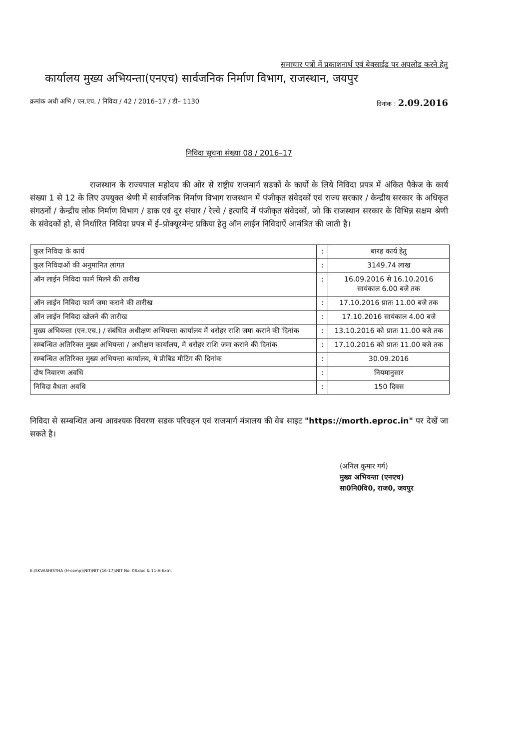समाचार पत्रों में प्रकाशनार्थ एवं बेवसाईड पर अपलोड करने हेतु
कार्यालय मुख्य अभियन्ता(एनएच) सार्वजनिक निर्माण विभाग, राजस्थान, जयपुर
क्रमांक अधी अभि / एन.एच. / निविदा / 42 / 2016–17 / डी– 1130 दिनांक : 2.09.2016
निविदा सूचना संख्या 08 / 2016–17
राजस्थान के राज्यपाल महोदय की ओर से राष्ट्रीय राजमार्ग सडकों के कार्यो के लिये निविदा प्रपत्र में अंकित पैकेज के कार्य संख्या 1 से 12 के लिए उपयुक्त श्रेणी में सार्वजनिक निर्माण विभाग राजस्थान में पंजीकृत संवेदकों एवं राज्य सरकार / केन्द्रीय सरकार के अधिकृत संगठनों / केन्द्रीय लोक निर्माण विभाग / डाक एवं दूर संचार / रेल्वे / इत्यादि में पंजीकृत संवेदकों, जो कि राजस्थान सरकार के विभिन्न सक्षम श्रेणी के संवेदकों हो, से निर्धारित निविदा प्रपत्र में ई–प्रोक्यूरमेन्ट प्रकिया हेतु ऑन लाईन निविदाऐं आमंत्रित की जाती है।
| कुल निविदा के कार्य | : | बारह कार्य हेतु |
| कुल निविदाओं की अनुमानित लागत | : | 3149.74 लाख |
| ऑन लाईन निविदा फार्म मिलने की तारीख | : | 16.09.2016 से 16.10.2016 सायंकाल 6.00 बजे तक |
| ऑन लाईन निविदा फार्म जमा कराने की तारीख | : | 17.10.2016 प्रातः 11.00 बजे तक |
| ऑन लाईन निविदा खोलने की तारीख | : | 17.10.2016 सायंकाल 4.00 बजे |
| मुख्य अभियन्ता (एन.एच.) / संबंधित अधीक्षण अभियन्ता कार्यालय में धरोहर राशि जमा कराने की दिनांक | : | 13.10.2016 को प्रातः 11.00 बजे तक |
| सम्बन्धित अतिरिक्त मुख्य अभियन्ता / अधीक्षण कार्यालय, मे धरोहर राशि जमा कराने की दिनांक | : | 17.10.2016 को प्रातः 11.00 बजे तक |
| सम्बन्धित अतिरिक्त मुख्य अभियन्ता कार्यालय, मे प्रीबिड मीटिंग की दिनांक | : | 30.09.2016 |
| दोष निवारण अवधि | : | नियमानुसार |
| निविदा वैधता अवधि | : | 150 दिवस |
निविदा से सम्बन्धित अन्य आवश्यक विवरण सडक परिवहन एवं राजमार्ग मंत्रालय की वेब साइट "https://morth.eproc.in" पर देखें जा सकते है।
(अनिल कुमार गर्ग)
मुख्य अभियन्ता (एनएच)
सा0नि0वि0, राज0, जयपुर
E:\SKVASHISTHA (H-comp)\NIT\NIT (16-17)\NIT No. 08.doc & 11-A-Extn.